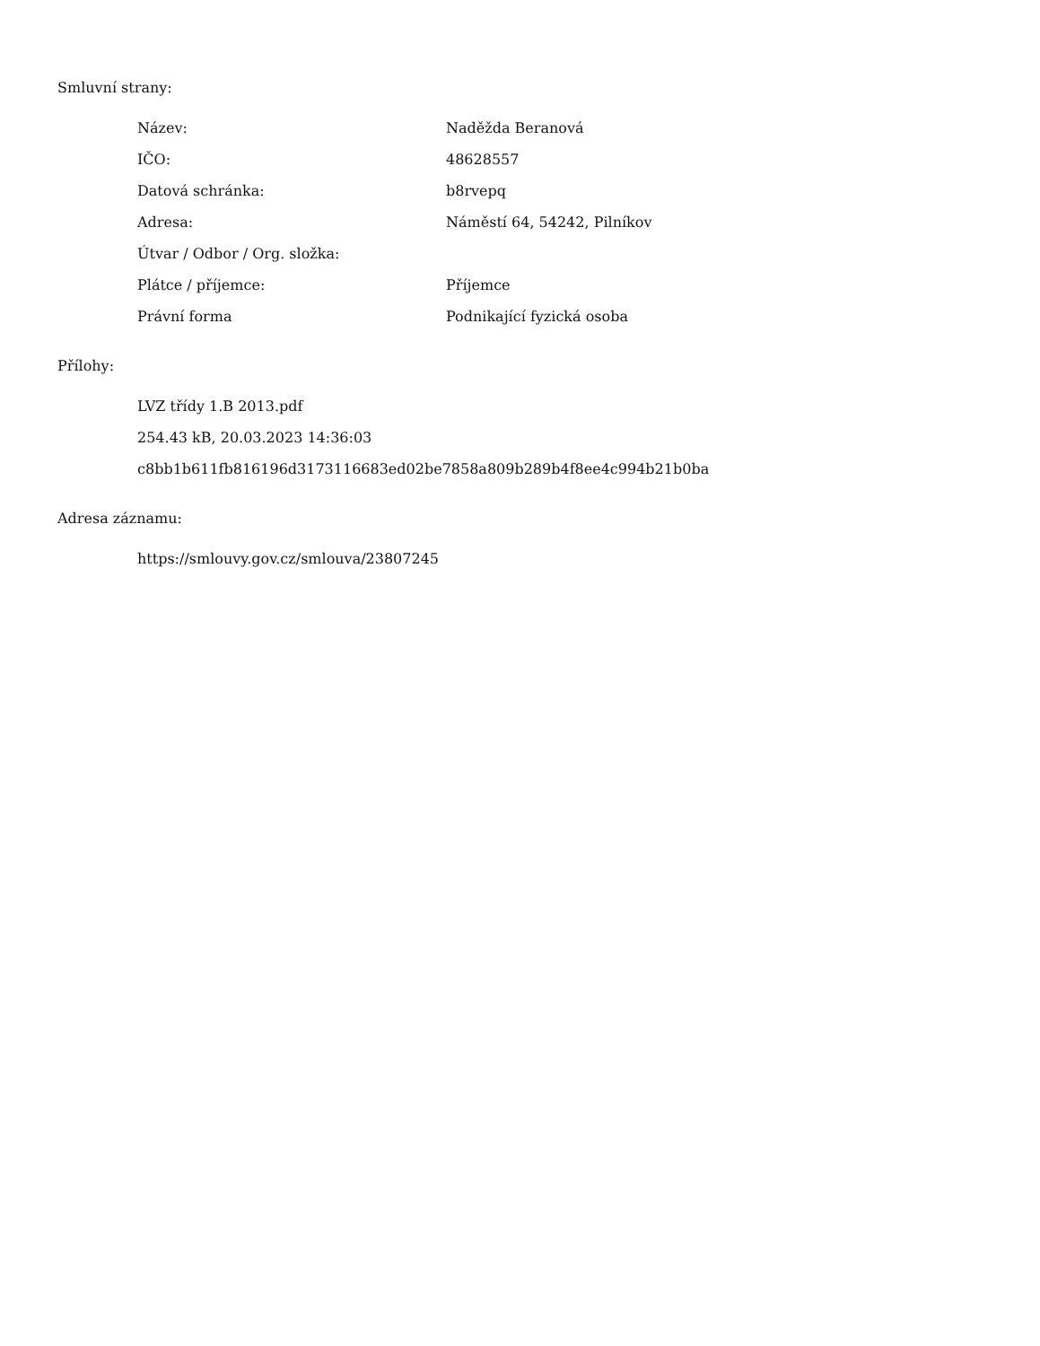Smluvní strany:
| Název: | Naděžda Beranová |
| IČO: | 48628557 |
| Datová schránka: | b8rvepq |
| Adresa: | Náměstí 64, 54242, Pilníkov |
| Útvar / Odbor / Org. složka: | |
| Plátce / příjemce: | Příjemce |
| Právní forma | Podnikající fyzická osoba |
Přílohy:
LVZ třídy 1.B 2013.pdf
254.43 kB, 20.03.2023 14:36:03
c8bb1b611fb816196d3173116683ed02be7858a809b289b4f8ee4c994b21b0ba
Adresa záznamu:
https://smlouvy.gov.cz/smlouva/23807245